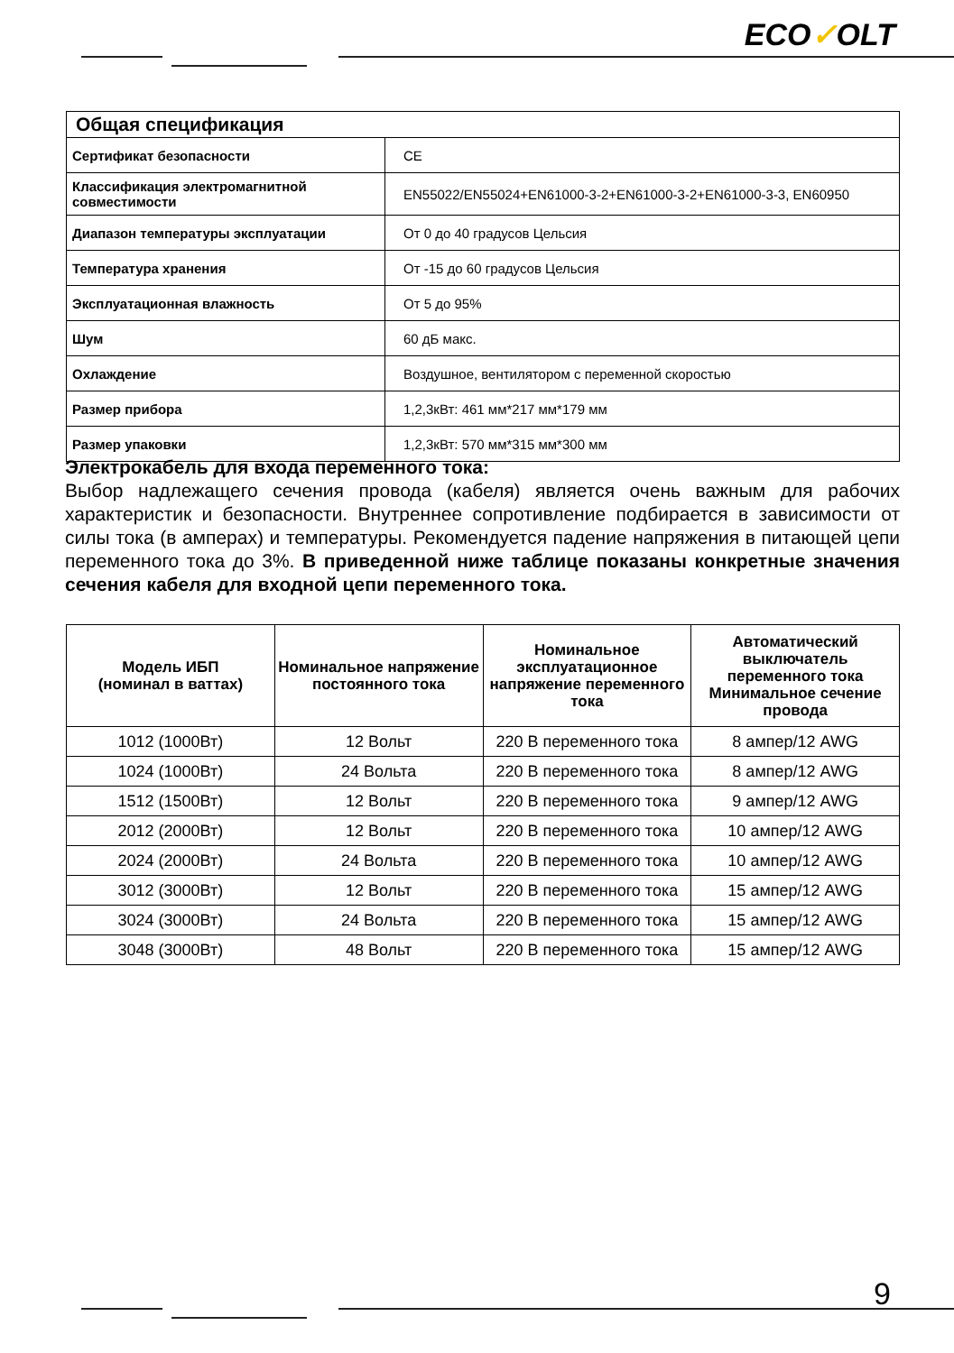ECO✓OLT
| Общая спецификация | |
| Сертификат безопасности | CE |
| Классификация электромагнитной совместимости | EN55022/EN55024+EN61000-3-2+EN61000-3-2+EN61000-3-3, EN60950 |
| Диапазон температуры эксплуатации | От 0 до 40 градусов Цельсия |
| Температура хранения | От -15 до 60 градусов Цельсия |
| Эксплуатационная влажность | От 5 до 95% |
| Шум | 60 дБ макс. |
| Охлаждение | Воздушное, вентилятором с переменной скоростью |
| Размер прибора | 1,2,3кВт: 461 мм*217 мм*179 мм |
| Размер упаковки | 1,2,3кВт: 570 мм*315 мм*300 мм |
Электрокабель для входа переменного тока:
Выбор надлежащего сечения провода (кабеля) является очень важным для рабочих характеристик и безопасности. Внутреннее сопротивление подбирается в зависимости от силы тока (в амперах) и температуры. Рекомендуется падение напряжения в питающей цепи переменного тока до 3%. В приведенной ниже таблице показаны конкретные значения сечения кабеля для входной цепи переменного тока.
| Модель ИБП (номинал в ваттах) | Номинальное напряжение постоянного тока | Номинальное эксплуатационное напряжение переменного тока | Автоматический выключатель переменного тока Минимальное сечение провода |
| --- | --- | --- | --- |
| 1012 (1000Вт) | 12 Вольт | 220 В переменного тока | 8 ампер/12 AWG |
| 1024 (1000Вт) | 24 Вольта | 220 В переменного тока | 8 ампер/12 AWG |
| 1512 (1500Вт) | 12 Вольт | 220 В переменного тока | 9 ампер/12 AWG |
| 2012 (2000Вт) | 12 Вольт | 220 В переменного тока | 10 ампер/12 AWG |
| 2024 (2000Вт) | 24 Вольта | 220 В переменного тока | 10 ампер/12 AWG |
| 3012 (3000Вт) | 12 Вольт | 220 В переменного тока | 15 ампер/12 AWG |
| 3024 (3000Вт) | 24 Вольта | 220 В переменного тока | 15 ампер/12 AWG |
| 3048 (3000Вт) | 48 Вольт | 220 В переменного тока | 15 ампер/12 AWG |
9